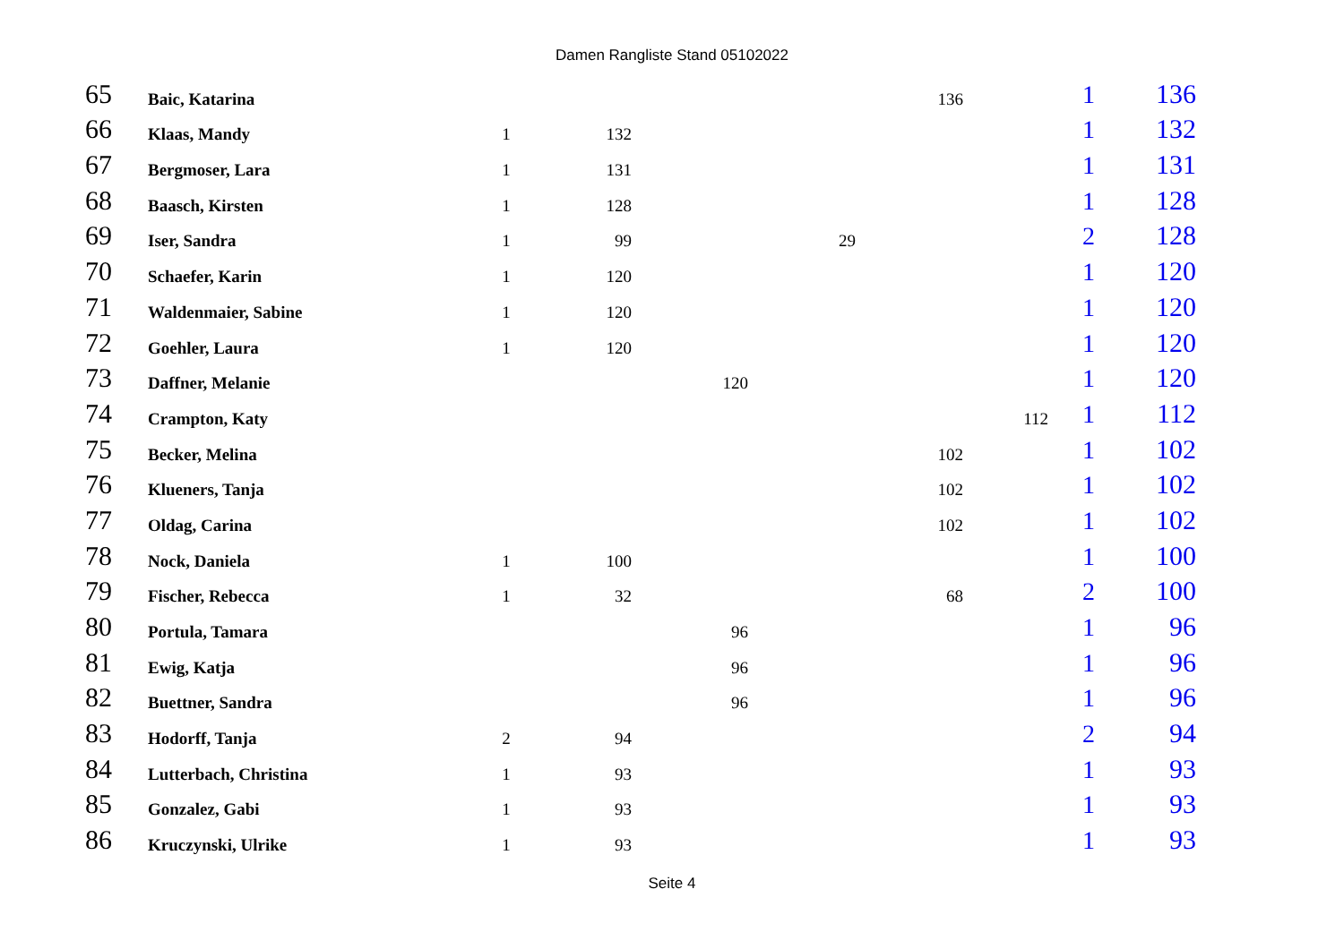Damen Rangliste Stand 05102022
| 65 | Baic, Katarina | | | | | 136 | | 1 | 136 |
| 66 | Klaas, Mandy | 1 | 132 | | | | | 1 | 132 |
| 67 | Bergmoser, Lara | 1 | 131 | | | | | 1 | 131 |
| 68 | Baasch, Kirsten | 1 | 128 | | | | | 1 | 128 |
| 69 | Iser, Sandra | 1 | 99 | | 29 | | | 2 | 128 |
| 70 | Schaefer, Karin | 1 | 120 | | | | | 1 | 120 |
| 71 | Waldenmaier, Sabine | 1 | 120 | | | | | 1 | 120 |
| 72 | Goehler, Laura | 1 | 120 | | | | | 1 | 120 |
| 73 | Daffner, Melanie | | | 120 | | | | 1 | 120 |
| 74 | Crampton, Katy | | | | | | 112 | 1 | 112 |
| 75 | Becker, Melina | | | | | 102 | | 1 | 102 |
| 76 | Klueners, Tanja | | | | | 102 | | 1 | 102 |
| 77 | Oldag, Carina | | | | | 102 | | 1 | 102 |
| 78 | Nock, Daniela | 1 | 100 | | | | | 1 | 100 |
| 79 | Fischer, Rebecca | 1 | 32 | | | 68 | | 2 | 100 |
| 80 | Portula, Tamara | | | 96 | | | | 1 | 96 |
| 81 | Ewig, Katja | | | 96 | | | | 1 | 96 |
| 82 | Buettner, Sandra | | | 96 | | | | 1 | 96 |
| 83 | Hodorff, Tanja | 2 | 94 | | | | | 2 | 94 |
| 84 | Lutterbach, Christina | 1 | 93 | | | | | 1 | 93 |
| 85 | Gonzalez, Gabi | 1 | 93 | | | | | 1 | 93 |
| 86 | Kruczynski, Ulrike | 1 | 93 | | | | | 1 | 93 |
Seite 4